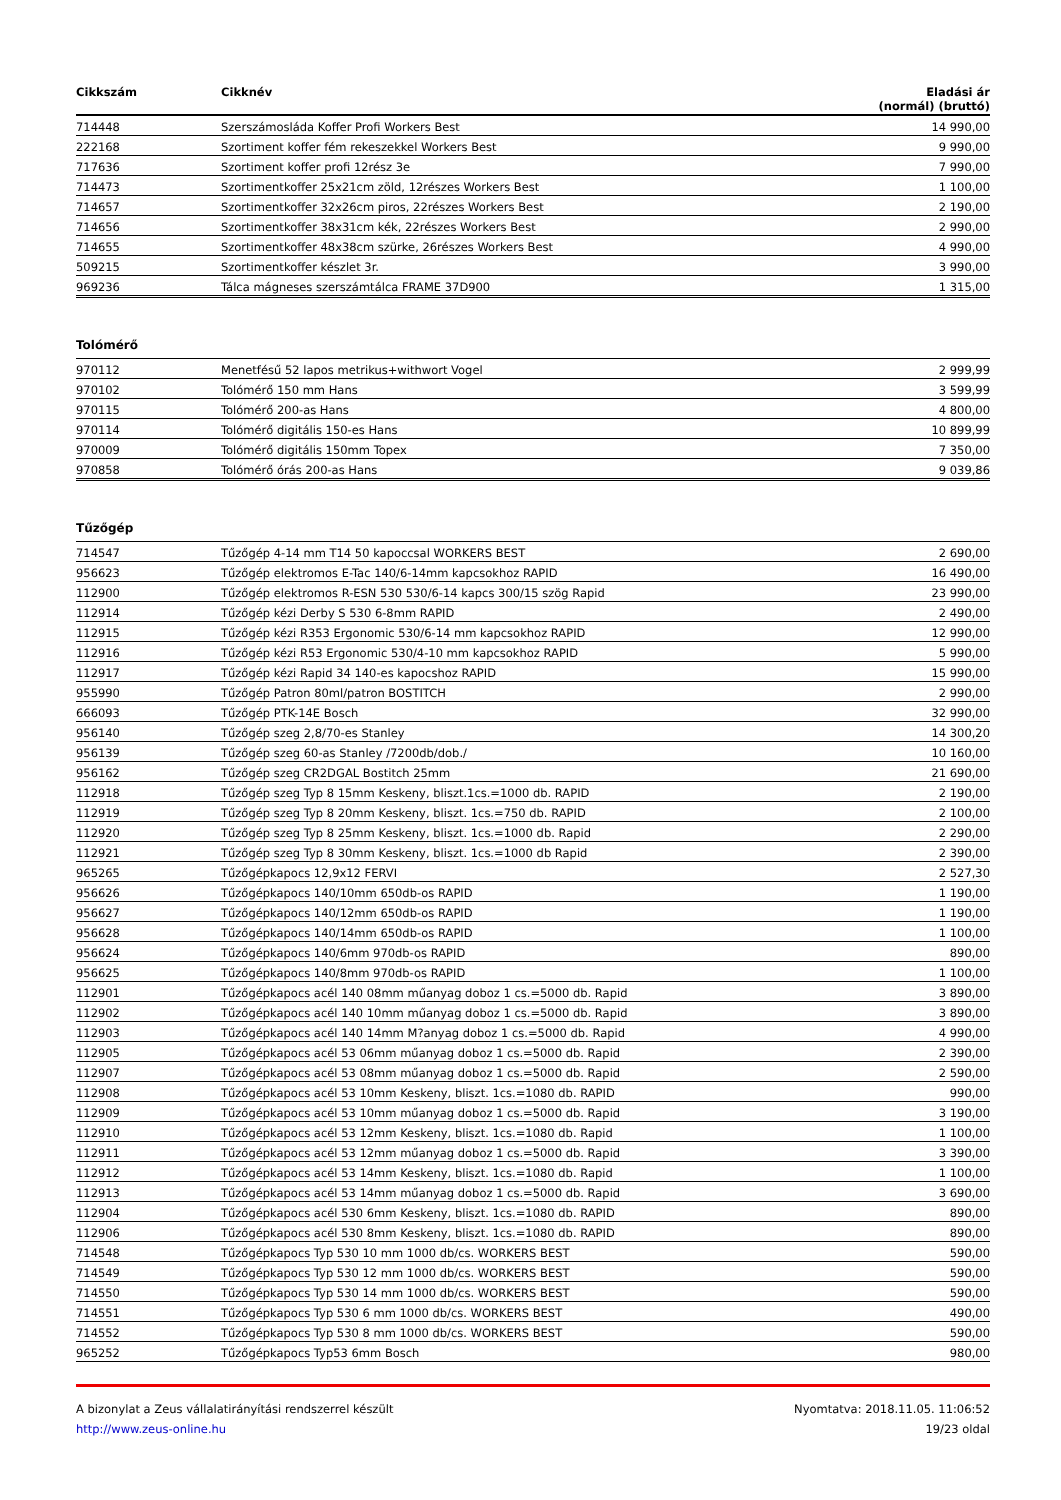| Cikkszám | Cikknév | Eladási ár (normál) (bruttó) |
| --- | --- | --- |
| 714448 | Szerszámosláda Koffer Profi Workers Best | 14 990,00 |
| 222168 | Szortiment koffer fém rekeszekkel Workers Best | 9 990,00 |
| 717636 | Szortiment koffer profi 12rész 3e | 7 990,00 |
| 714473 | Szortimentkoffer 25x21cm zöld, 12részes Workers Best | 1 100,00 |
| 714657 | Szortimentkoffer 32x26cm piros, 22részes Workers Best | 2 190,00 |
| 714656 | Szortimentkoffer 38x31cm kék, 22részes Workers Best | 2 990,00 |
| 714655 | Szortimentkoffer 48x38cm szürke, 26részes Workers Best | 4 990,00 |
| 509215 | Szortimentkoffer készlet 3r. | 3 990,00 |
| 969236 | Tálca mágneses szerszámtálca FRAME 37D900 | 1 315,00 |
Tolómérő
| 970112 | Menetfésű 52 lapos metrikus+withwort Vogel | 2 999,99 |
| 970102 | Tolómérő 150 mm Hans | 3 599,99 |
| 970115 | Tolómérő 200-as Hans | 4 800,00 |
| 970114 | Tolómérő digitális 150-es Hans | 10 899,99 |
| 970009 | Tolómérő digitális 150mm Topex | 7 350,00 |
| 970858 | Tolómérő órás 200-as Hans | 9 039,86 |
Tűzőgép
| 714547 | Tűzőgép 4-14 mm T14 50 kapoccsal WORKERS BEST | 2 690,00 |
| 956623 | Tűzőgép elektromos E-Tac 140/6-14mm kapcsokhoz RAPID | 16 490,00 |
| 112900 | Tűzőgép elektromos R-ESN 530 530/6-14 kapcs 300/15 szög Rapid | 23 990,00 |
| 112914 | Tűzőgép kézi Derby S 530 6-8mm RAPID | 2 490,00 |
| 112915 | Tűzőgép kézi R353 Ergonomic 530/6-14 mm kapcsokhoz RAPID | 12 990,00 |
| 112916 | Tűzőgép kézi R53 Ergonomic 530/4-10 mm kapcsokhoz RAPID | 5 990,00 |
| 112917 | Tűzőgép kézi Rapid 34 140-es kapocshoz RAPID | 15 990,00 |
| 955990 | Tűzőgép Patron 80ml/patron BOSTITCH | 2 990,00 |
| 666093 | Tűzőgép PTK-14E Bosch | 32 990,00 |
| 956140 | Tűzőgép szeg 2,8/70-es Stanley | 14 300,20 |
| 956139 | Tűzőgép szeg 60-as Stanley /7200db/dob./ | 10 160,00 |
| 956162 | Tűzőgép szeg CR2DGAL Bostitch 25mm | 21 690,00 |
| 112918 | Tűzőgép szeg Typ 8 15mm Keskeny, bliszt.1cs.=1000 db. RAPID | 2 190,00 |
| 112919 | Tűzőgép szeg Typ 8 20mm Keskeny, bliszt. 1cs.=750 db. RAPID | 2 100,00 |
| 112920 | Tűzőgép szeg Typ 8 25mm Keskeny, bliszt. 1cs.=1000 db. Rapid | 2 290,00 |
| 112921 | Tűzőgép szeg Typ 8 30mm Keskeny, bliszt. 1cs.=1000 db Rapid | 2 390,00 |
| 965265 | Tűzőgépkapocs 12,9x12 FERVI | 2 527,30 |
| 956626 | Tűzőgépkapocs 140/10mm 650db-os RAPID | 1 190,00 |
| 956627 | Tűzőgépkapocs 140/12mm 650db-os RAPID | 1 190,00 |
| 956628 | Tűzőgépkapocs 140/14mm 650db-os RAPID | 1 100,00 |
| 956624 | Tűzőgépkapocs 140/6mm 970db-os RAPID | 890,00 |
| 956625 | Tűzőgépkapocs 140/8mm 970db-os RAPID | 1 100,00 |
| 112901 | Tűzőgépkapocs acél 140 08mm műanyag doboz 1 cs.=5000 db. Rapid | 3 890,00 |
| 112902 | Tűzőgépkapocs acél 140 10mm műanyag doboz 1 cs.=5000 db. Rapid | 3 890,00 |
| 112903 | Tűzőgépkapocs acél 140 14mm M?anyag doboz 1 cs.=5000 db. Rapid | 4 990,00 |
| 112905 | Tűzőgépkapocs acél 53 06mm műanyag doboz 1 cs.=5000 db. Rapid | 2 390,00 |
| 112907 | Tűzőgépkapocs acél 53 08mm műanyag doboz 1 cs.=5000 db. Rapid | 2 590,00 |
| 112908 | Tűzőgépkapocs acél 53 10mm Keskeny, bliszt. 1cs.=1080 db. RAPID | 990,00 |
| 112909 | Tűzőgépkapocs acél 53 10mm műanyag doboz 1 cs.=5000 db. Rapid | 3 190,00 |
| 112910 | Tűzőgépkapocs acél 53 12mm Keskeny, bliszt. 1cs.=1080 db. Rapid | 1 100,00 |
| 112911 | Tűzőgépkapocs acél 53 12mm műanyag doboz 1 cs.=5000 db. Rapid | 3 390,00 |
| 112912 | Tűzőgépkapocs acél 53 14mm Keskeny, bliszt. 1cs.=1080 db. Rapid | 1 100,00 |
| 112913 | Tűzőgépkapocs acél 53 14mm műanyag doboz 1 cs.=5000 db. Rapid | 3 690,00 |
| 112904 | Tűzőgépkapocs acél 530 6mm Keskeny, bliszt. 1cs.=1080 db. RAPID | 890,00 |
| 112906 | Tűzőgépkapocs acél 530 8mm Keskeny, bliszt. 1cs.=1080 db. RAPID | 890,00 |
| 714548 | Tűzőgépkapocs Typ 530 10 mm 1000 db/cs. WORKERS BEST | 590,00 |
| 714549 | Tűzőgépkapocs Typ 530 12 mm 1000 db/cs. WORKERS BEST | 590,00 |
| 714550 | Tűzőgépkapocs Typ 530 14 mm 1000 db/cs. WORKERS BEST | 590,00 |
| 714551 | Tűzőgépkapocs Typ 530 6 mm 1000 db/cs. WORKERS BEST | 490,00 |
| 714552 | Tűzőgépkapocs Typ 530 8 mm 1000 db/cs. WORKERS BEST | 590,00 |
| 965252 | Tűzőgépkapocs Typ53 6mm Bosch | 980,00 |
A bizonylat a Zeus vállalatirányítási rendszerrel készült
http://www.zeus-online.hu
Nyomtatva: 2018.11.05. 11:06:52
19/23 oldal